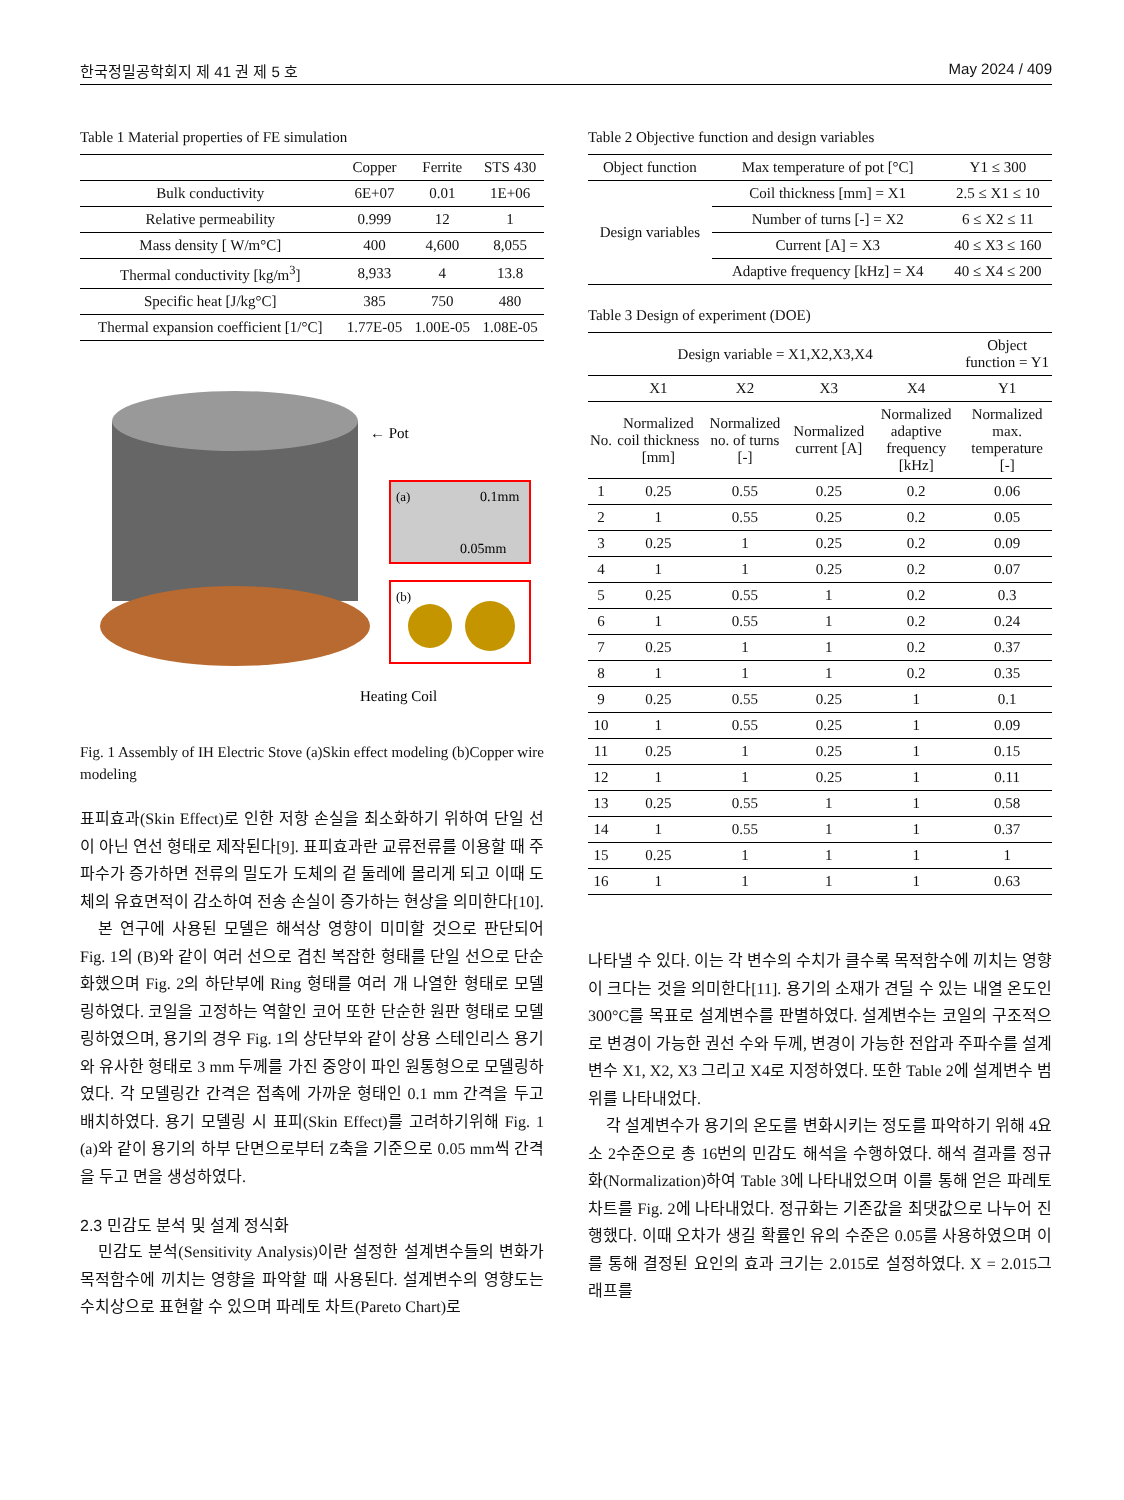한국정밀공학회지 제 41 권 제 5 호 May 2024 / 409
Table 1 Material properties of FE simulation
| | Copper | Ferrite | STS 430 |
| --- | --- | --- | --- |
| Bulk conductivity | 6E+07 | 0.01 | 1E+06 |
| Relative permeability | 0.999 | 12 | 1 |
| Mass density [ W/m°C] | 400 | 4,600 | 8,055 |
| Thermal conductivity [kg/m<sup>3</sup>] | 8,933 | 4 | 13.8 |
| Specific heat [J/kg°C] | 385 | 750 | 480 |
| Thermal expansion coefficient [1/°C] | 1.77E-05 | 1.00E-05 | 1.08E-05 |
← Pot
(a)
0.1mm
0.05mm
(b)
Heating Coil
Fig. 1 Assembly of IH Electric Stove (a)Skin effect modeling (b)Copper wire modeling
표피효과(Skin Effect)로 인한 저항 손실을 최소화하기 위하여 단일 선이 아닌 연선 형태로 제작된다[9]. 표피효과란 교류전류를 이용할 때 주파수가 증가하면 전류의 밀도가 도체의 겉 둘레에 몰리게 되고 이때 도체의 유효면적이 감소하여 전송 손실이 증가하는 현상을 의미한다[10].
본 연구에 사용된 모델은 해석상 영향이 미미할 것으로 판단되어 Fig. 1의 (B)와 같이 여러 선으로 겹친 복잡한 형태를 단일 선으로 단순화했으며 Fig. 2의 하단부에 Ring 형태를 여러 개 나열한 형태로 모델링하였다. 코일을 고정하는 역할인 코어 또한 단순한 원판 형태로 모델링하였으며, 용기의 경우 Fig. 1의 상단부와 같이 상용 스테인리스 용기와 유사한 형태로 3 mm 두께를 가진 중앙이 파인 원통형으로 모델링하였다. 각 모델링간 간격은 접촉에 가까운 형태인 0.1 mm 간격을 두고 배치하였다. 용기 모델링 시 표피(Skin Effect)를 고려하기위해 Fig. 1 (a)와 같이 용기의 하부 단면으로부터 Z축을 기준으로 0.05 mm씩 간격을 두고 면을 생성하였다.
2.3 민감도 분석 및 설계 정식화
민감도 분석(Sensitivity Analysis)이란 설정한 설계변수들의 변화가 목적함수에 끼치는 영향을 파악할 때 사용된다. 설계변수의 영향도는 수치상으로 표현할 수 있으며 파레토 차트(Pareto Chart)로
Table 2 Objective function and design variables
| Object function | Max temperature of pot [°C] | Y1 ≤ 300 |
| Design variables | Coil thickness [mm] = X1 | 2.5 ≤ X1 ≤ 10 |
| | Number of turns [-] = X2 | 6 ≤ X2 ≤ 11 |
| | Current [A] = X3 | 40 ≤ X3 ≤ 160 |
| | Adaptive frequency [kHz] = X4 | 40 ≤ X4 ≤ 200 |
Table 3 Design of experiment (DOE)
| Design variable = X1,X2,X3,X4 | | | | | Object function = Y1 |
| | X1 | X2 | X3 | X4 | Y1 |
| No. | Normalized coil thickness [mm] | Normalized no. of turns [-] | Normalized current [A] | Normalized adaptive frequency [kHz] | Normalized max. temperature [-] |
| 1 | 0.25 | 0.55 | 0.25 | 0.2 | 0.06 |
| 2 | 1 | 0.55 | 0.25 | 0.2 | 0.05 |
| 3 | 0.25 | 1 | 0.25 | 0.2 | 0.09 |
| 4 | 1 | 1 | 0.25 | 0.2 | 0.07 |
| 5 | 0.25 | 0.55 | 1 | 0.2 | 0.3 |
| 6 | 1 | 0.55 | 1 | 0.2 | 0.24 |
| 7 | 0.25 | 1 | 1 | 0.2 | 0.37 |
| 8 | 1 | 1 | 1 | 0.2 | 0.35 |
| 9 | 0.25 | 0.55 | 0.25 | 1 | 0.1 |
| 10 | 1 | 0.55 | 0.25 | 1 | 0.09 |
| 11 | 0.25 | 1 | 0.25 | 1 | 0.15 |
| 12 | 1 | 1 | 0.25 | 1 | 0.11 |
| 13 | 0.25 | 0.55 | 1 | 1 | 0.58 |
| 14 | 1 | 0.55 | 1 | 1 | 0.37 |
| 15 | 0.25 | 1 | 1 | 1 | 1 |
| 16 | 1 | 1 | 1 | 1 | 0.63 |
나타낼 수 있다. 이는 각 변수의 수치가 클수록 목적함수에 끼치는 영향이 크다는 것을 의미한다[11]. 용기의 소재가 견딜 수 있는 내열 온도인 300°C를 목표로 설계변수를 판별하였다. 설계변수는 코일의 구조적으로 변경이 가능한 권선 수와 두께, 변경이 가능한 전압과 주파수를 설계변수 X1, X2, X3 그리고 X4로 지정하였다. 또한 Table 2에 설계변수 범위를 나타내었다.
각 설계변수가 용기의 온도를 변화시키는 정도를 파악하기 위해 4요소 2수준으로 총 16번의 민감도 해석을 수행하였다. 해석 결과를 정규화(Normalization)하여 Table 3에 나타내었으며 이를 통해 얻은 파레토 차트를 Fig. 2에 나타내었다. 정규화는 기존값을 최댓값으로 나누어 진행했다. 이때 오차가 생길 확률인 유의 수준은 0.05를 사용하였으며 이를 통해 결정된 요인의 효과 크기는 2.015로 설정하였다. X = 2.015그래프를